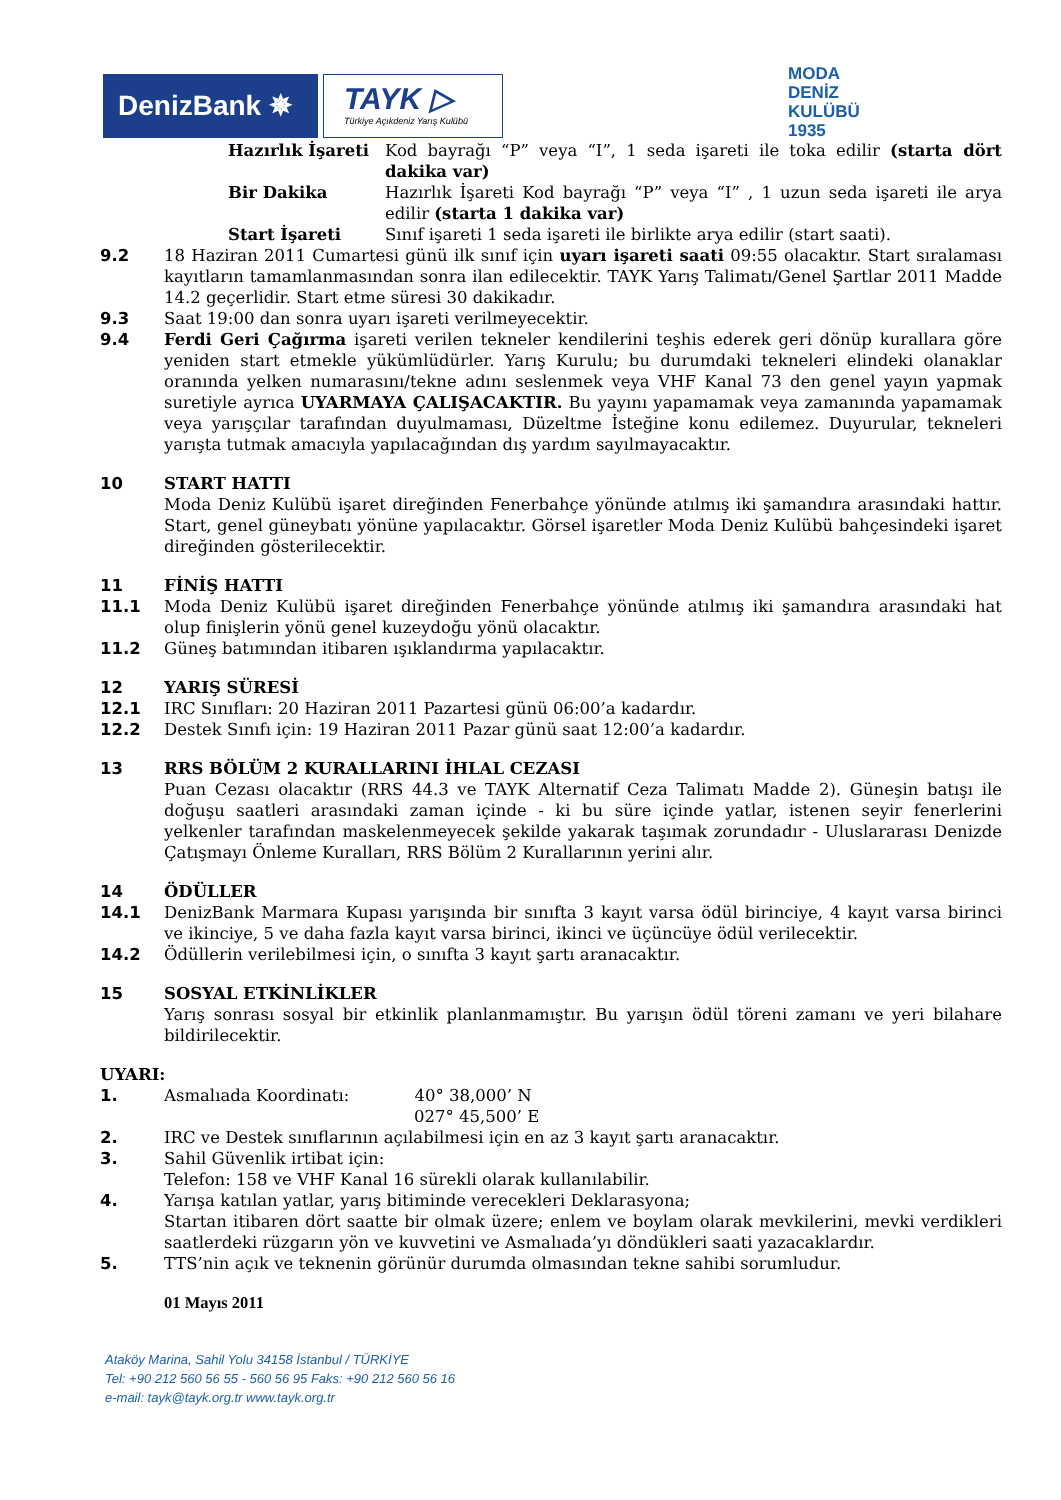DenizBank ✵
TAYK ▷
Türkiye Açıkdeniz Yarış Kulübü
MODA
DENİZ
KULÜBÜ
1935
Hazırlık İşareti
Kod bayrağı “P” veya “I”, 1 seda işareti ile toka edilir (starta dört dakika var)
Bir Dakika Hazırlık İşareti Kod bayrağı “P” veya “I” , 1 uzun seda işareti ile arya edilir (starta 1 dakika var)
Start İşareti Sınıf işareti 1 seda işareti ile birlikte arya edilir (start saati).
9.2 18 Haziran 2011 Cumartesi günü ilk sınıf için uyarı işareti saati 09:55 olacaktır. Start sıralaması kayıtların tamamlanmasından sonra ilan edilecektir. TAYK Yarış Talimatı/Genel Şartlar 2011 Madde 14.2 geçerlidir. Start etme süresi 30 dakikadır.
9.3 Saat 19:00 dan sonra uyarı işareti verilmeyecektir.
9.4 Ferdi Geri Çağırma işareti verilen tekneler kendilerini teşhis ederek geri dönüp kurallara göre yeniden start etmekle yükümlüdürler. Yarış Kurulu; bu durumdaki tekneleri elindeki olanaklar oranında yelken numarasını/tekne adını seslenmek veya VHF Kanal 73 den genel yayın yapmak suretiyle ayrıca UYARMAYA ÇALIŞACAKTIR. Bu yayını yapamamak veya zamanında yapamamak veya yarışçılar tarafından duyulmaması, Düzeltme İsteğine konu edilemez. Duyurular, tekneleri yarışta tutmak amacıyla yapılacağından dış yardım sayılmayacaktır.
10 START HATTI
Moda Deniz Kulübü işaret direğinden Fenerbahçe yönünde atılmış iki şamandıra arasındaki hattır. Start, genel güneybatı yönüne yapılacaktır. Görsel işaretler Moda Deniz Kulübü bahçesindeki işaret direğinden gösterilecektir.
11 FİNİŞ HATTI
11.1 Moda Deniz Kulübü işaret direğinden Fenerbahçe yönünde atılmış iki şamandıra arasındaki hat olup finişlerin yönü genel kuzeydoğu yönü olacaktır.
11.2 Güneş batımından itibaren ışıklandırma yapılacaktır.
12 YARIŞ SÜRESİ
12.1 IRC Sınıfları: 20 Haziran 2011 Pazartesi günü 06:00’a kadardır.
12.2 Destek Sınıfı için: 19 Haziran 2011 Pazar günü saat 12:00’a kadardır.
13 RRS BÖLÜM 2 KURALLARINI İHLAL CEZASI
Puan Cezası olacaktır (RRS 44.3 ve TAYK Alternatif Ceza Talimatı Madde 2). Güneşin batışı ile doğuşu saatleri arasındaki zaman içinde - ki bu süre içinde yatlar, istenen seyir fenerlerini yelkenler tarafından maskelenmeyecek şekilde yakarak taşımak zorundadır - Uluslararası Denizde Çatışmayı Önleme Kuralları, RRS Bölüm 2 Kurallarının yerini alır.
14 ÖDÜLLER
14.1 DenizBank Marmara Kupası yarışında bir sınıfta 3 kayıt varsa ödül birinciye, 4 kayıt varsa birinci ve ikinciye, 5 ve daha fazla kayıt varsa birinci, ikinci ve üçüncüye ödül verilecektir.
14.2 Ödüllerin verilebilmesi için, o sınıfta 3 kayıt şartı aranacaktır.
15 SOSYAL ETKİNLİKLER
Yarış sonrası sosyal bir etkinlik planlanmamıştır. Bu yarışın ödül töreni zamanı ve yeri bilahare bildirilecektir.
UYARI:
1. Asmalıada Koordinatı: 40° 38,000’ N
027° 45,500’ E
2. IRC ve Destek sınıflarının açılabilmesi için en az 3 kayıt şartı aranacaktır.
3. Sahil Güvenlik irtibat için:
Telefon: 158 ve VHF Kanal 16 sürekli olarak kullanılabilir.
4. Yarışa katılan yatlar, yarış bitiminde verecekleri Deklarasyona;
Startan itibaren dört saatte bir olmak üzere; enlem ve boylam olarak mevkilerini, mevki verdikleri saatlerdeki rüzgarın yön ve kuvvetini ve Asmalıada’yı döndükleri saati yazacaklardır.
5. TTS’nin açık ve teknenin görünür durumda olmasından tekne sahibi sorumludur.
01 Mayıs 2011
Ataköy Marina, Sahil Yolu 34158 İstanbul / TÜRKİYE
Tel: +90 212 560 56 55 - 560 56 95 Faks: +90 212 560 56 16
e-mail: tayk@tayk.org.tr www.tayk.org.tr